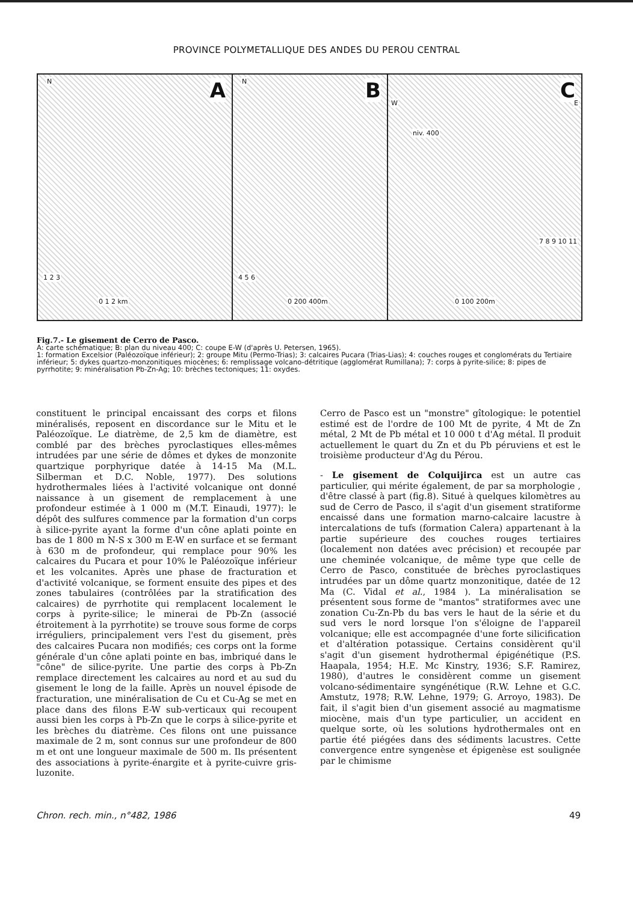PROVINCE POLYMETALLIQUE DES ANDES DU PEROU CENTRAL
N A
1 2 3
0 1 2 km
N B
4 5 6
0 200 400m
C W E
niv. 400
7 8 9 10 11
0 100 200m
Fig.7.- Le gisement de Cerro de Pasco.
A: carte schématique; B: plan du niveau 400; C: coupe E-W (d'après U. Petersen, 1965).
1: formation Excelsior (Paléozoïque inférieur); 2: groupe Mitu (Permo-Trias); 3: calcaires Pucara (Trias-Lias); 4: couches rouges et conglomérats du Tertiaire inférieur; 5: dykes quartzo-monzonitiques miocènes; 6: remplissage volcano-détritique (agglomérat Rumillana); 7: corps à pyrite-silice; 8: pipes de pyrrhotite; 9: minéralisation Pb-Zn-Ag; 10: brèches tectoniques; 11: oxydes.
constituent le principal encaissant des corps et filons minéralisés, reposent en discordance sur le Mitu et le Paléozoïque. Le diatrème, de 2,5 km de diamètre, est comblé par des brèches pyroclastiques elles-mêmes intrudées par une série de dômes et dykes de monzonite quartzique porphyrique datée à 14-15 Ma (M.L. Silberman et D.C. Noble, 1977). Des solutions hydrothermales liées à l'activité volcanique ont donné naissance à un gisement de remplacement à une profondeur estimée à 1 000 m (M.T. Einaudi, 1977): le dépôt des sulfures commence par la formation d'un corps à silice-pyrite ayant la forme d'un cône aplati pointe en bas de 1 800 m N-S x 300 m E-W en surface et se fermant à 630 m de profondeur, qui remplace pour 90% les calcaires du Pucara et pour 10% le Paléozoïque inférieur et les volcanites. Après une phase de fracturation et d'activité volcanique, se forment ensuite des pipes et des zones tabulaires (contrôlées par la stratification des calcaires) de pyrrhotite qui remplacent localement le corps à pyrite-silice; le minerai de Pb-Zn (associé étroitement à la pyrrhotite) se trouve sous forme de corps irréguliers, principalement vers l'est du gisement, près des calcaires Pucara non modifiés; ces corps ont la forme générale d'un cône aplati pointe en bas, imbriqué dans le "cône" de silice-pyrite. Une partie des corps à Pb-Zn remplace directement les calcaires au nord et au sud du gisement le long de la faille. Après un nouvel épisode de fracturation, une minéralisation de Cu et Cu-Ag se met en place dans des filons E-W sub-verticaux qui recoupent aussi bien les corps à Pb-Zn que le corps à silice-pyrite et les brèches du diatrème. Ces filons ont une puissance maximale de 2 m, sont connus sur une profondeur de 800 m et ont une longueur maximale de 500 m. Ils présentent des associations à pyrite-énargite et à pyrite-cuivre gris-luzonite.
Cerro de Pasco est un "monstre" gîtologique: le potentiel estimé est de l'ordre de 100 Mt de pyrite, 4 Mt de Zn métal, 2 Mt de Pb métal et 10 000 t d'Ag métal. Il produit actuellement le quart du Zn et du Pb péruviens et est le troisième producteur d'Ag du Pérou.
- Le gisement de Colquijirca est un autre cas particulier, qui mérite également, de par sa morphologie , d'être classé à part (fig.8). Situé à quelques kilomètres au sud de Cerro de Pasco, il s'agit d'un gisement stratiforme encaissé dans une formation marno-calcaire lacustre à intercalations de tufs (formation Calera) appartenant à la partie supérieure des couches rouges tertiaires (localement non datées avec précision) et recoupée par une cheminée volcanique, de même type que celle de Cerro de Pasco, constituée de brèches pyroclastiques intrudées par un dôme quartz monzonitique, datée de 12 Ma (C. Vidal et al., 1984 ). La minéralisation se présentent sous forme de "mantos" stratiformes avec une zonation Cu-Zn-Pb du bas vers le haut de la série et du sud vers le nord lorsque l'on s'éloigne de l'appareil volcanique; elle est accompagnée d'une forte silicification et d'altération potassique. Certains considèrent qu'il s'agit d'un gisement hydrothermal épigénétique (P.S. Haapala, 1954; H.E. Mc Kinstry, 1936; S.F. Ramirez, 1980), d'autres le considèrent comme un gisement volcano-sédimentaire syngénétique (R.W. Lehne et G.C. Amstutz, 1978; R.W. Lehne, 1979; G. Arroyo, 1983). De fait, il s'agit bien d'un gisement associé au magmatisme miocène, mais d'un type particulier, un accident en quelque sorte, où les solutions hydrothermales ont en partie été piégées dans des sédiments lacustres. Cette convergence entre syngenèse et épigenèse est soulignée par le chimisme
Chron. rech. min., n°482, 1986 49